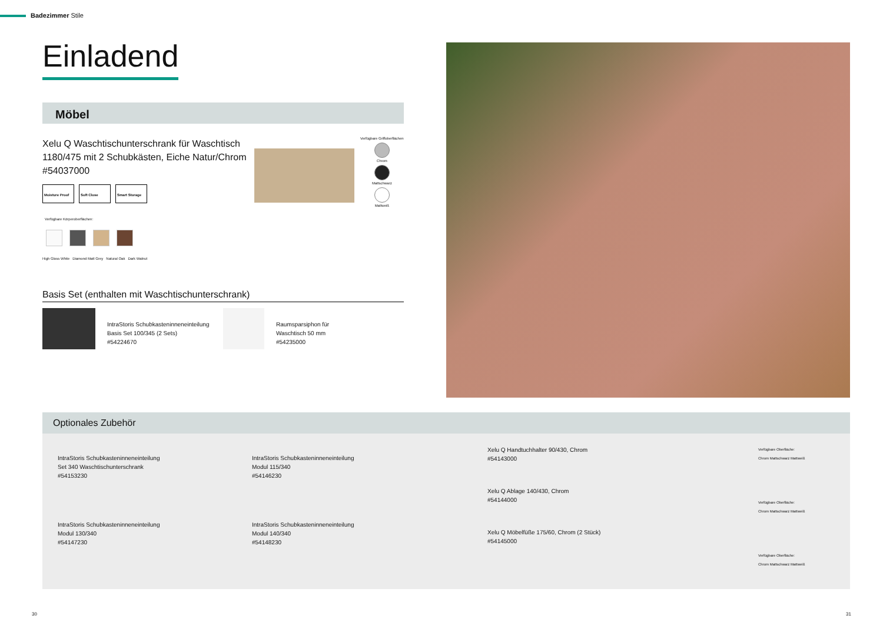Badezimmer Stile
Einladend
Möbel
Xelu Q Waschtischunterschrank für Waschtisch 1180/475 mit 2 Schubkästen, Eiche Natur/Chrom
#54037000
Moisture Proof
Soft Close Smart Storage
Verfügbare Körperoberflächen:
High Gloss White Diamond Matt Grey Natural Oak Dark Walnut
Verfügbare Griffoberflächen
Chrom
Mattschwarz
Mattweiß
Basis Set (enthalten mit Waschtischunterschrank)
IntraStoris Schubkasteninneneinteilung
Basis Set 100/345 (2 Sets)
#54224670
Raumsparsiphon für
Waschtisch 50 mm
#54235000
Optionales Zubehör
IntraStoris Schubkasteninneneinteilung
Set 340 Waschtischunterschrank
#54153230
IntraStoris Schubkasteninneneinteilung
Modul 115/340
#54146230
Xelu Q Handtuchhalter 90/430, Chrom
#54143000
Xelu Q Ablage 140/430, Chrom
#54144000
Xelu Q Möbelfüße 175/60, Chrom (2 Stück)
#54145000
Verfügbare Oberfläche:
Chrom Mattschwarz Mattweiß
Verfügbare Oberfläche:
Chrom Mattschwarz Mattweiß
Verfügbare Oberfläche:
Chrom Mattschwarz Mattweiß
IntraStoris Schubkasteninneneinteilung
Modul 130/340
#54147230
IntraStoris Schubkasteninneneinteilung
Modul 140/340
#54148230
30 31